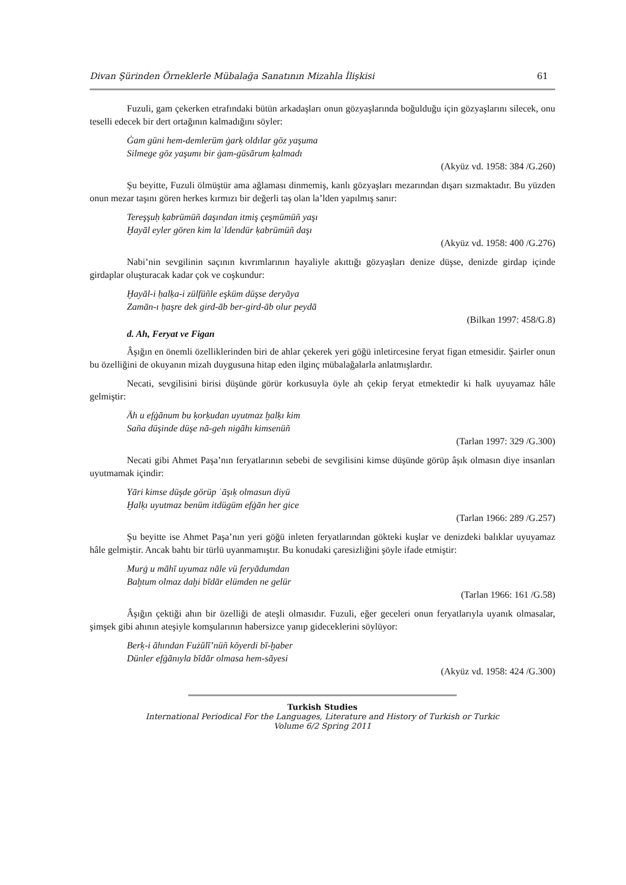Divan Şürinden Örneklerle Mübalağa Sanatının Mizahla İlişkisi 61
Fuzuli, gam çekerken etrafındaki bütün arkadaşları onun gözyaşlarında boğulduğu için gözyaşlarını silecek, onu teselli edecek bir dert ortağının kalmadığını söyler:
Ġam güni hem-demlerüm ġarḳ oldılar göz yaşuma
Silmege göz yaşumı bir ġam-güsārum ḳalmadı
(Akyüz vd. 1958: 384 /G.260)
Şu beyitte, Fuzuli ölmüştür ama ağlaması dinmemiş, kanlı gözyaşları mezarından dışarı sızmaktadır. Bu yüzden onun mezar taşını gören herkes kırmızı bir değerli taş olan la’lden yapılmış sanır:
Tereşşuḥ ḳabrümüñ daşından itmiş çeşmümüñ yaşı
Ḫayāl eyler gören kim laʿldendür ḳabrümüñ daşı
(Akyüz vd. 1958: 400 /G.276)
Nabi’nin sevgilinin saçının kıvrımlarının hayaliyle akıttığı gözyaşları denize düşse, denizde girdap içinde girdaplar oluşturacak kadar çok ve coşkundur:
Ḫayāl-i ḥalḳa-i zülfüñle eşküm düşse deryāya
Zamān-ı ḥaşre dek gird-āb ber-gird-āb olur peydā
(Bilkan 1997: 458/G.8)
d. Ah, Feryat ve Figan
Âşığın en önemli özelliklerinden biri de ahlar çekerek yeri göğü inletircesine feryat figan etmesidir. Şairler onun bu özelliğini de okuyanın mizah duygusuna hitap eden ilginç mübalağalarla anlatmışlardır.
Necati, sevgilisini birisi düşünde görür korkusuyla öyle ah çekip feryat etmektedir ki halk uyuyamaz hâle gelmiştir:
Āh u efġānum bu ḳorḳudan uyutmaz ḫalḳı kim
Saña düşinde düşe nā-geh nigāhı kimsenüñ
(Tarlan 1997: 329 /G.300)
Necati gibi Ahmet Paşa’nın feryatlarının sebebi de sevgilisini kimse düşünde görüp âşık olmasın diye insanları uyutmamak içindir:
Yāri kimse düşde görüp ʿāşıḳ olmasun diyü
Ḫalḳı uyutmaz benüm itdügüm efġān her gice
(Tarlan 1966: 289 /G.257)
Şu beyitte ise Ahmet Paşa’nın yeri göğü inleten feryatlarından gökteki kuşlar ve denizdeki balıklar uyuyamaz hâle gelmiştir. Ancak bahtı bir türlü uyanmamıştır. Bu konudaki çaresizliğini şöyle ifade etmiştir:
Murġ u māhī uyumaz nāle vü feryādumdan
Baḫtum olmaz daḫi bīdār elümden ne gelür
(Tarlan 1966: 161 /G.58)
Âşığın çektiği ahın bir özelliği de ateşli olmasıdır. Fuzuli, eğer geceleri onun feryatlarıyla uyanık olmasalar, şimşek gibi ahının ateşiyle komşularının habersizce yanıp gideceklerini söylüyor:
Berḳ-i āhından Fużūlī’nüñ köyerdi bī-ḫaber
Dünler efġānıyla bīdār olmasa hem-sāyesi
(Akyüz vd. 1958: 424 /G.300)
Turkish Studies
International Periodical For the Languages, Literature and History of Turkish or Turkic
Volume 6/2 Spring 2011